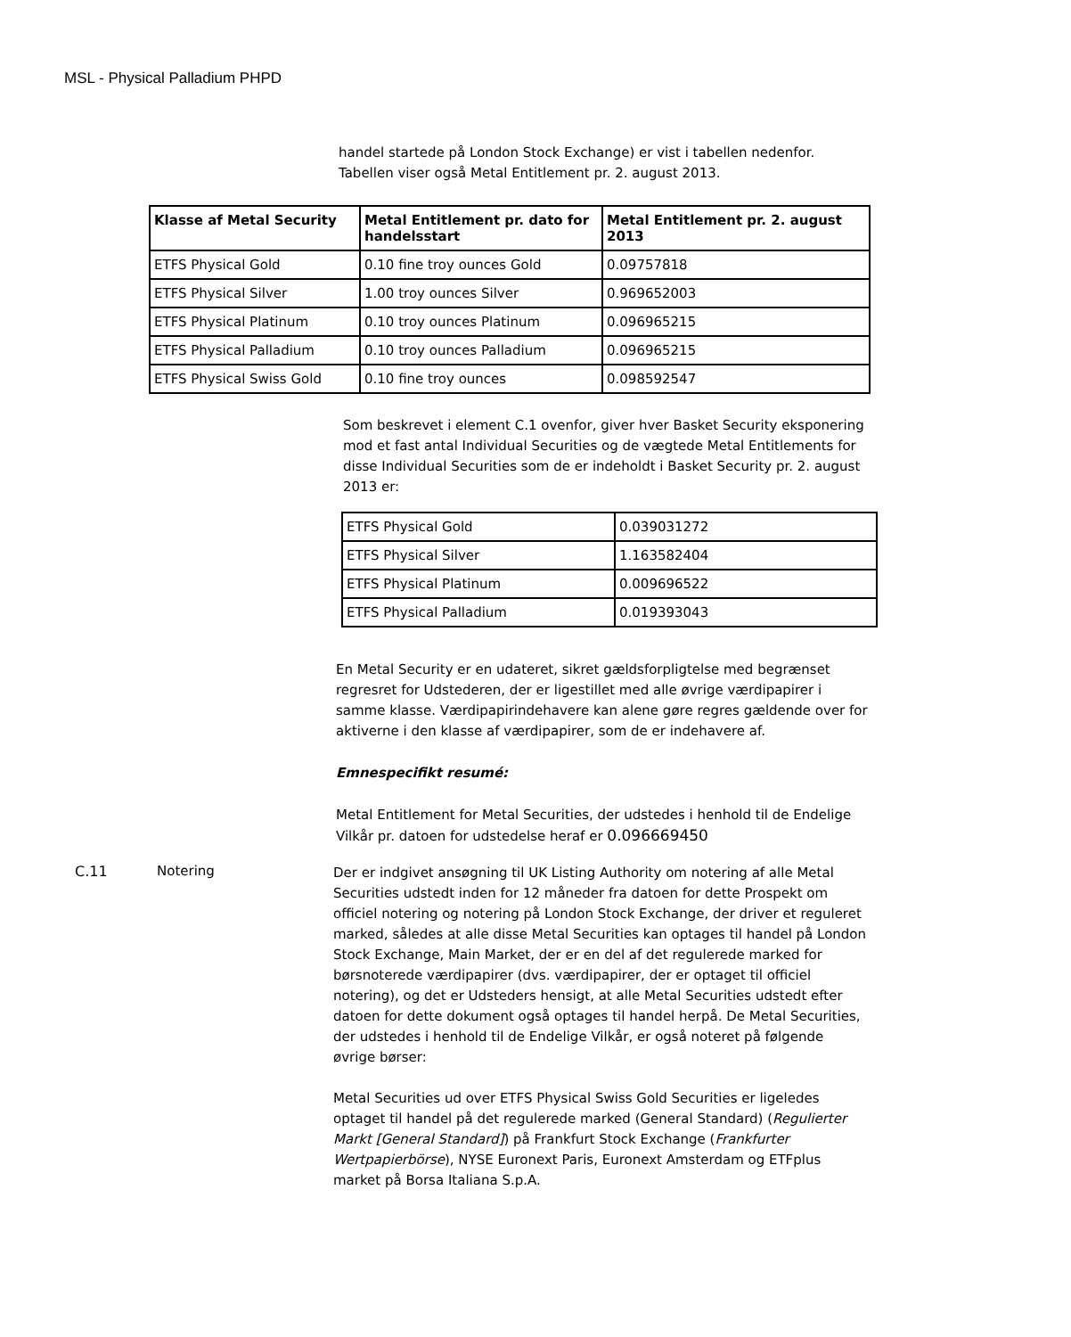MSL - Physical Palladium PHPD
handel startede på London Stock Exchange) er vist i tabellen nedenfor. Tabellen viser også Metal Entitlement pr. 2. august 2013.
| Klasse af Metal Security | Metal Entitlement pr. dato for handelsstart | Metal Entitlement pr. 2. august 2013 |
| --- | --- | --- |
| ETFS Physical Gold | 0.10 fine troy ounces Gold | 0.09757818 |
| ETFS Physical Silver | 1.00 troy ounces Silver | 0.969652003 |
| ETFS Physical Platinum | 0.10 troy ounces Platinum | 0.096965215 |
| ETFS Physical Palladium | 0.10 troy ounces Palladium | 0.096965215 |
| ETFS Physical Swiss Gold | 0.10 fine troy ounces | 0.098592547 |
Som beskrevet i element C.1 ovenfor, giver hver Basket Security eksponering mod et fast antal Individual Securities og de vægtede Metal Entitlements for disse Individual Securities som de er indeholdt i Basket Security pr. 2. august 2013 er:
| ETFS Physical Gold | 0.039031272 |
| ETFS Physical Silver | 1.163582404 |
| ETFS Physical Platinum | 0.009696522 |
| ETFS Physical Palladium | 0.019393043 |
En Metal Security er en udateret, sikret gældsforpligtelse med begrænset regresret for Udstederen, der er ligestillet med alle øvrige værdipapirer i samme klasse. Værdipapirindehavere kan alene gøre regres gældende over for aktiverne i den klasse af værdipapirer, som de er indehavere af.
Emnespecifikt resumé:
Metal Entitlement for Metal Securities, der udstedes i henhold til de Endelige Vilkår pr. datoen for udstedelse heraf er 0.096669450
C.11 Notering
Der er indgivet ansøgning til UK Listing Authority om notering af alle Metal Securities udstedt inden for 12 måneder fra datoen for dette Prospekt om officiel notering og notering på London Stock Exchange, der driver et reguleret marked, således at alle disse Metal Securities kan optages til handel på London Stock Exchange, Main Market, der er en del af det regulerede marked for børsnoterede værdipapirer (dvs. værdipapirer, der er optaget til officiel notering), og det er Udsteders hensigt, at alle Metal Securities udstedt efter datoen for dette dokument også optages til handel herpå. De Metal Securities, der udstedes i henhold til de Endelige Vilkår, er også noteret på følgende øvrige børser:
Metal Securities ud over ETFS Physical Swiss Gold Securities er ligeledes optaget til handel på det regulerede marked (General Standard) (Regulierter Markt [General Standard]) på Frankfurt Stock Exchange (Frankfurter Wertpapierbörse), NYSE Euronext Paris, Euronext Amsterdam og ETFplus market på Borsa Italiana S.p.A.